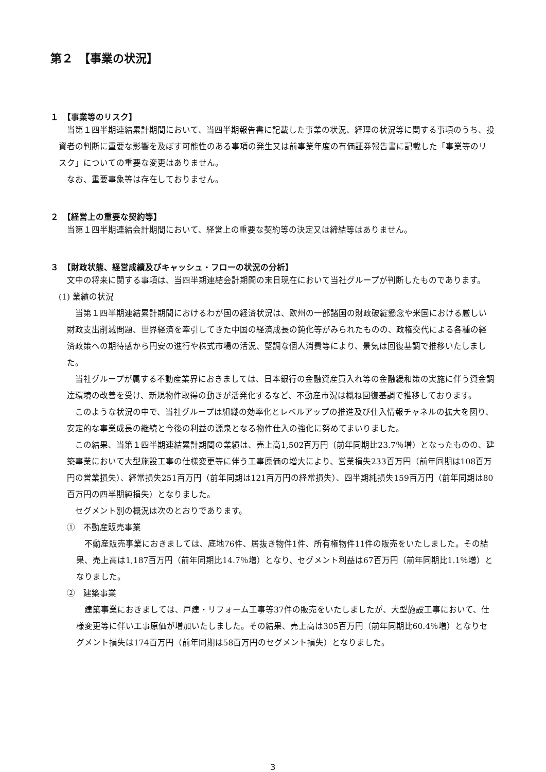第２　【事業の状況】
１　【事業等のリスク】
当第１四半期連結累計期間において、当四半期報告書に記載した事業の状況、経理の状況等に関する事項のうち、投資者の判断に重要な影響を及ぼす可能性のある事項の発生又は前事業年度の有価証券報告書に記載した「事業等のリスク」についての重要な変更はありません。
なお、重要事象等は存在しておりません。
２　【経営上の重要な契約等】
当第１四半期連結会計期間において、経営上の重要な契約等の決定又は締結等はありません。
３　【財政状態、経営成績及びキャッシュ・フローの状況の分析】
文中の将来に関する事項は、当四半期連結会計期間の末日現在において当社グループが判断したものであります。
(1) 業績の状況
当第１四半期連結累計期間におけるわが国の経済状況は、欧州の一部諸国の財政破綻懸念や米国における厳しい財政支出削減問題、世界経済を牽引してきた中国の経済成長の鈍化等がみられたものの、政権交代による各種の経済政策への期待感から円安の進行や株式市場の活況、堅調な個人消費等により、景気は回復基調で推移いたしました。
当社グループが属する不動産業界におきましては、日本銀行の金融資産買入れ等の金融緩和策の実施に伴う資金調達環境の改善を受け、新規物件取得の動きが活発化するなど、不動産市況は概ね回復基調で推移しております。
このような状況の中で、当社グループは組織の効率化とレベルアップの推進及び仕入情報チャネルの拡大を図り、安定的な事業成長の継続と今後の利益の源泉となる物件仕入の強化に努めてまいりました。
この結果、当第１四半期連結累計期間の業績は、売上高1,502百万円（前年同期比23.7％増）となったものの、建築事業において大型施設工事の仕様変更等に伴う工事原価の増大により、営業損失233百万円（前年同期は108百万円の営業損失）、経常損失251百万円（前年同期は121百万円の経常損失）、四半期純損失159百万円（前年同期は80百万円の四半期純損失）となりました。
セグメント別の概況は次のとおりであります。
①　不動産販売事業
不動産販売事業におきましては、底地76件、居抜き物件1件、所有権物件11件の販売をいたしました。その結果、売上高は1,187百万円（前年同期比14.7％増）となり、セグメント利益は67百万円（前年同期比1.1％増）となりました。
②　建築事業
建築事業におきましては、戸建・リフォーム工事等37件の販売をいたしましたが、大型施設工事において、仕様変更等に伴い工事原価が増加いたしました。その結果、売上高は305百万円（前年同期比60.4％増）となりセグメント損失は174百万円（前年同期は58百万円のセグメント損失）となりました。
3